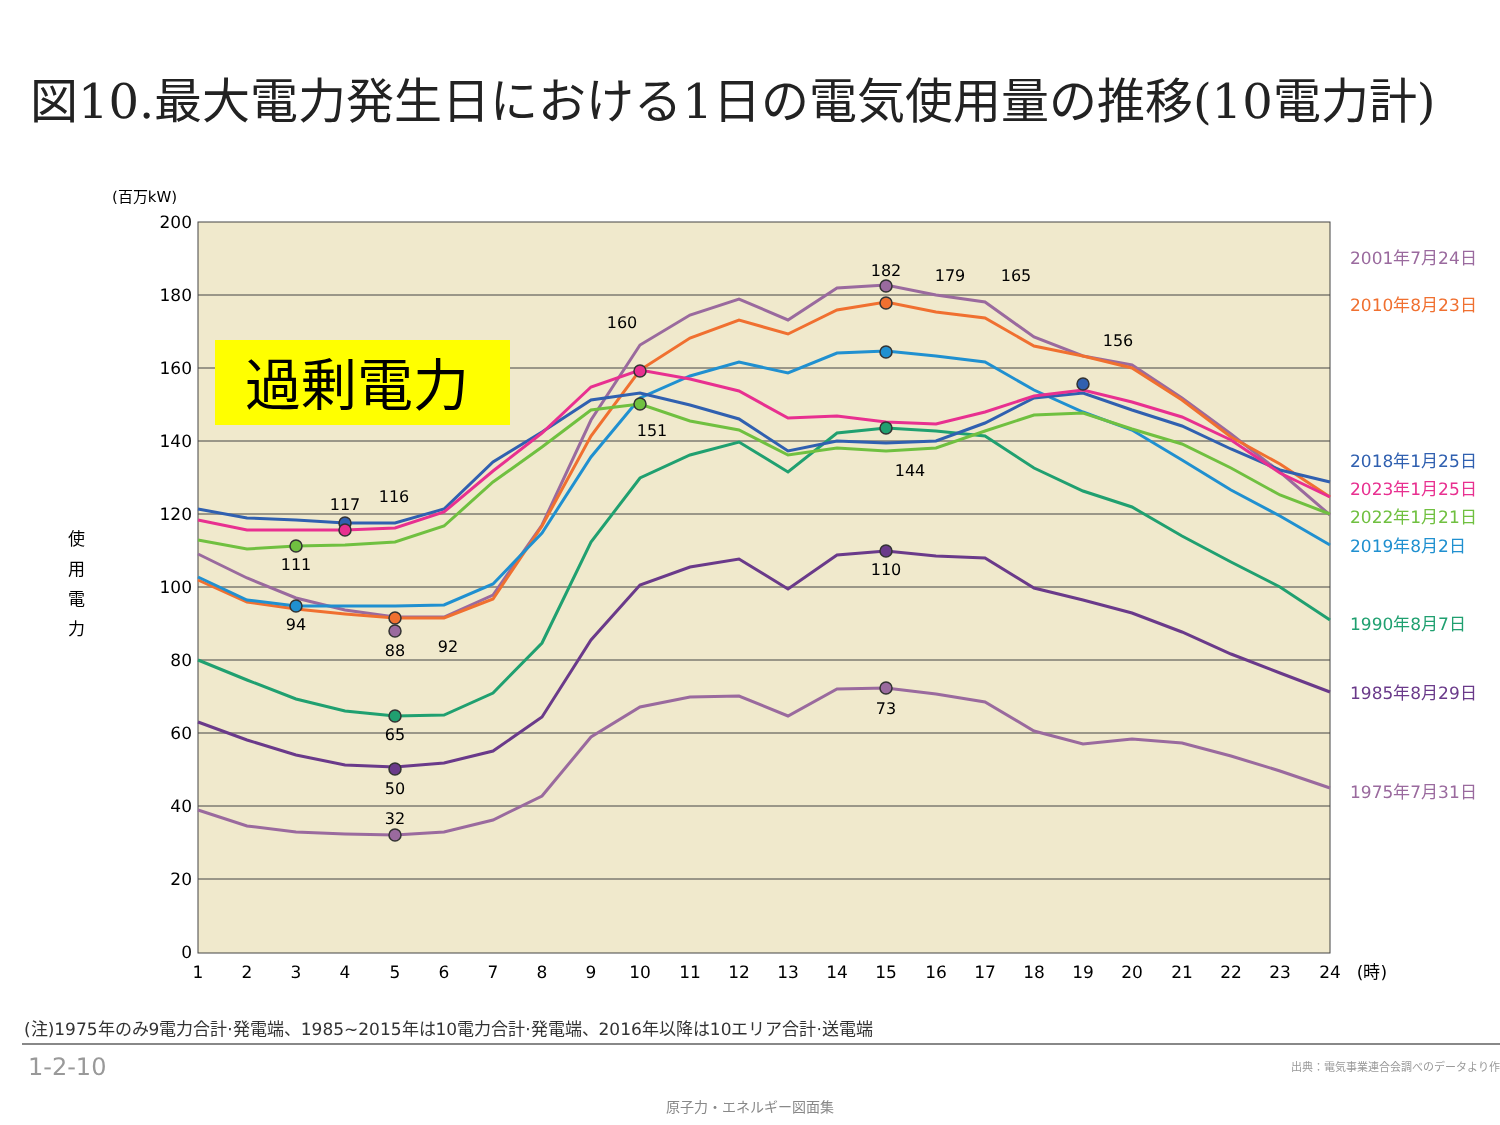図10.最大電力発生日における1日の電気使用量の推移(10電力計)
200
180
160
140
120
100
80
60
40
20
0
(百万kW)
使
用
電
力
1
2
3
4
5
6
7
8
9
10
11
12
13
14
15
16
17
18
19
20
21
22
23
24
(時)
182
179
165
160
156
151
144
117
116
111
94
88
92
110
65
50
73
32
2001年7月24日
2010年8月23日
2018年1月25日
2023年1月25日
2022年1月21日
2019年8月2日
1990年8月7日
1985年8月29日
1975年7月31日
過剰電力
(注)1975年のみ9電力合計·発電端、1985~2015年は10電力合計·発電端、2016年以降は10エリア合計·送電端
1-2-10
出典：電気事業連合会調べのデータより作
原子力・エネルギー図面集